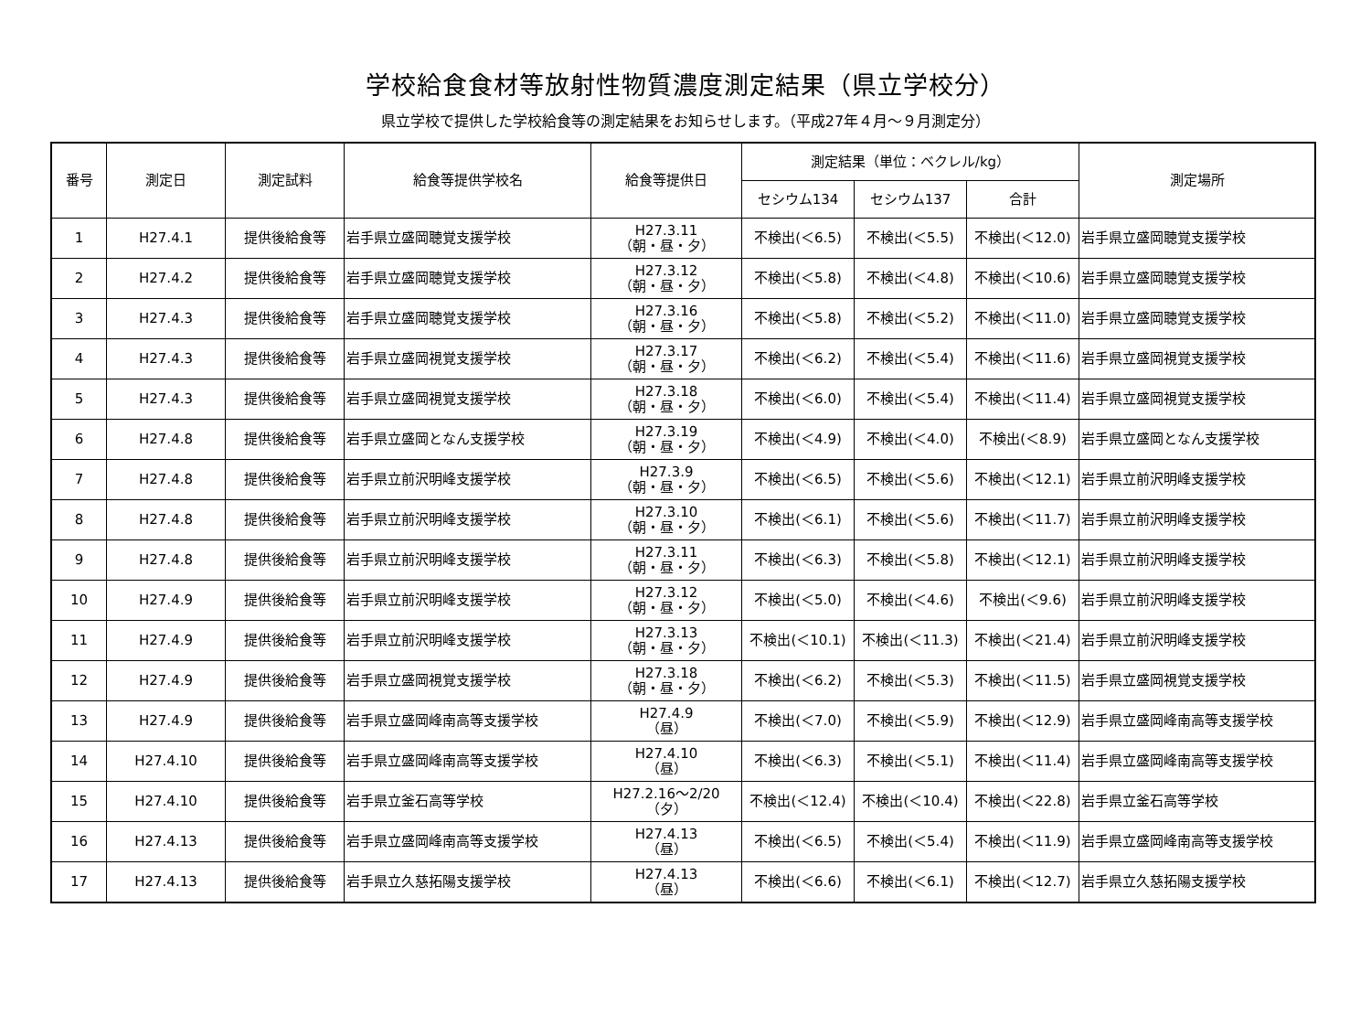学校給食食材等放射性物質濃度測定結果（県立学校分）
県立学校で提供した学校給食等の測定結果をお知らせします。（平成27年４月～９月測定分）
| 番号 | 測定日 | 測定試料 | 給食等提供学校名 | 給食等提供日 | 測定結果（単位：ベクレル/kg） | | | 測定場所 |
| --- | --- | --- | --- | --- | --- | --- | --- | --- |
| | | | | | セシウム134 | セシウム137 | 合計 | |
| 1 | H27.4.1 | 提供後給食等 | 岩手県立盛岡聴覚支援学校 | H27.3.11 （朝・昼・夕） | 不検出(＜6.5) | 不検出(＜5.5) | 不検出(＜12.0) | 岩手県立盛岡聴覚支援学校 |
| 2 | H27.4.2 | 提供後給食等 | 岩手県立盛岡聴覚支援学校 | H27.3.12 （朝・昼・夕） | 不検出(＜5.8) | 不検出(＜4.8) | 不検出(＜10.6) | 岩手県立盛岡聴覚支援学校 |
| 3 | H27.4.3 | 提供後給食等 | 岩手県立盛岡聴覚支援学校 | H27.3.16 （朝・昼・夕） | 不検出(＜5.8) | 不検出(＜5.2) | 不検出(＜11.0) | 岩手県立盛岡聴覚支援学校 |
| 4 | H27.4.3 | 提供後給食等 | 岩手県立盛岡視覚支援学校 | H27.3.17 （朝・昼・夕） | 不検出(＜6.2) | 不検出(＜5.4) | 不検出(＜11.6) | 岩手県立盛岡視覚支援学校 |
| 5 | H27.4.3 | 提供後給食等 | 岩手県立盛岡視覚支援学校 | H27.3.18 （朝・昼・夕） | 不検出(＜6.0) | 不検出(＜5.4) | 不検出(＜11.4) | 岩手県立盛岡視覚支援学校 |
| 6 | H27.4.8 | 提供後給食等 | 岩手県立盛岡となん支援学校 | H27.3.19 （朝・昼・夕） | 不検出(＜4.9) | 不検出(＜4.0) | 不検出(＜8.9) | 岩手県立盛岡となん支援学校 |
| 7 | H27.4.8 | 提供後給食等 | 岩手県立前沢明峰支援学校 | H27.3.9 （朝・昼・夕） | 不検出(＜6.5) | 不検出(＜5.6) | 不検出(＜12.1) | 岩手県立前沢明峰支援学校 |
| 8 | H27.4.8 | 提供後給食等 | 岩手県立前沢明峰支援学校 | H27.3.10 （朝・昼・夕） | 不検出(＜6.1) | 不検出(＜5.6) | 不検出(＜11.7) | 岩手県立前沢明峰支援学校 |
| 9 | H27.4.8 | 提供後給食等 | 岩手県立前沢明峰支援学校 | H27.3.11 （朝・昼・夕） | 不検出(＜6.3) | 不検出(＜5.8) | 不検出(＜12.1) | 岩手県立前沢明峰支援学校 |
| 10 | H27.4.9 | 提供後給食等 | 岩手県立前沢明峰支援学校 | H27.3.12 （朝・昼・夕） | 不検出(＜5.0) | 不検出(＜4.6) | 不検出(＜9.6) | 岩手県立前沢明峰支援学校 |
| 11 | H27.4.9 | 提供後給食等 | 岩手県立前沢明峰支援学校 | H27.3.13 （朝・昼・夕） | 不検出(＜10.1) | 不検出(＜11.3) | 不検出(＜21.4) | 岩手県立前沢明峰支援学校 |
| 12 | H27.4.9 | 提供後給食等 | 岩手県立盛岡視覚支援学校 | H27.3.18 （朝・昼・夕） | 不検出(＜6.2) | 不検出(＜5.3) | 不検出(＜11.5) | 岩手県立盛岡視覚支援学校 |
| 13 | H27.4.9 | 提供後給食等 | 岩手県立盛岡峰南高等支援学校 | H27.4.9 （昼） | 不検出(＜7.0) | 不検出(＜5.9) | 不検出(＜12.9) | 岩手県立盛岡峰南高等支援学校 |
| 14 | H27.4.10 | 提供後給食等 | 岩手県立盛岡峰南高等支援学校 | H27.4.10 （昼） | 不検出(＜6.3) | 不検出(＜5.1) | 不検出(＜11.4) | 岩手県立盛岡峰南高等支援学校 |
| 15 | H27.4.10 | 提供後給食等 | 岩手県立釜石高等学校 | H27.2.16～2/20 （夕） | 不検出(＜12.4) | 不検出(＜10.4) | 不検出(＜22.8) | 岩手県立釜石高等学校 |
| 16 | H27.4.13 | 提供後給食等 | 岩手県立盛岡峰南高等支援学校 | H27.4.13 （昼） | 不検出(＜6.5) | 不検出(＜5.4) | 不検出(＜11.9) | 岩手県立盛岡峰南高等支援学校 |
| 17 | H27.4.13 | 提供後給食等 | 岩手県立久慈拓陽支援学校 | H27.4.13 （昼） | 不検出(＜6.6) | 不検出(＜6.1) | 不検出(＜12.7) | 岩手県立久慈拓陽支援学校 |